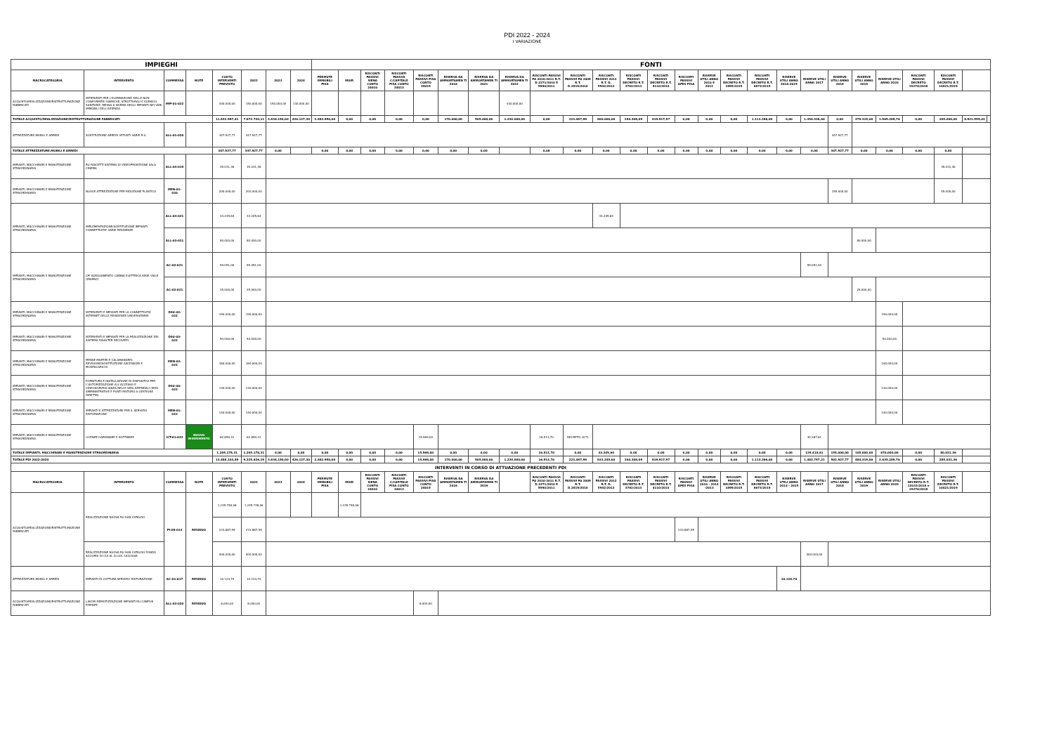PDI 2022 - 2024
I VARIAZIONE
| IMPIEGHI | | | | | | | | FONTI | | | | | | | | | | | | | | | | | | | | | | | | | |
| --- | --- | --- | --- | --- | --- | --- | --- | --- | --- | --- | --- | --- | --- | --- | --- | --- | --- | --- | --- | --- | --- | --- | --- | --- | --- | --- | --- | --- | --- | --- | --- | --- | --- |
| MACROCATEGORIA | INTERVENTO | COMMESSA | NOTE | COSTO INTERVENTI PREVISTO | 2022 | 2023 | 2024 | PERMUTE IMMOBILI PISA | MIUR | RISCONTI PASSIVI SIENA CONTO 24010 | RISCONTI PASSIVI C/CAPITALE PISA CONTO 24013 | RISCONTI PASSIVI PISA CONTO 24015 | RISERVA DA AMMORTAMEN TI 2016 | RISERVA DA AMMORTAMEN TI 2021 | RISERVA DA AMMORTAMEN TI 2022 | RISCONTI PASSIVI PA 2010-2011 R.T. D.2271/2010 E 5990/2011 | RISCONTI PASSIVI PA 2009 R.T. D.2819/2010 | RISCONTI PASSIVI 2012 R.T. D. 5942/2012 | RISCONTI PASSIVI DECRETO R.T. 3782/2013 | RISCONTI PASSIVI DECRETO R.T. 4110/2014 | RISCONTI PASSIVI APES PISA | RISERVE UTILI ANNO 2010 E 2013 | RISCONTI PASSIVI DECRETO R.T. 1899/2015 | RISCONTI PASSIVI DECRETO R.T. 6673/2015 | RISERVE UTILI ANNO 2014-2015 | RISERVE UTILI ANNO 2017 | RISERVE UTILI ANNO 2018 | RISERVE UTILI ANNO 2019 | RISERVE UTILI ANNO 2020 | RISCONTI PASSIVI DECRETO 15274/2018 | RISCONTI PASSIVI DECRETO R.T. 14421/2019 | | |
| ACQUISTO/REALIZZAZIONE/RISTRUTTURAZIONE FABBRICATI | INTERVENTI PER L'ELIMINAZIONE DELLE NON CONFORMITA' SISMICHE, STRUTTURALI E IGIENICO SANITARIE. MESSA A NORMA DEGLI IMPIANTI NEI VARI IMMOBILI DELL'AZIENDA | IMP-01-022 | | 430.000,00 | 150.000,00 | 150.000,00 | 130.000,00 | | | | | | | | 430.000,00 | | | | | | | | | | | | | | | | | | |
| TOTALE ACQUISTO/REALIZZAZIONE/RISTRUTTURAZIONE FABBRICATI | | | | 11.932.997,41 | 7.672.720,11 | 3.834.150,00 | 426.127,30 | 2.882.950,00 | 0,00 | 0,00 | 0,00 | 0,00 | 170.000,00 | 505.000,00 | 1.230.000,00 | 0,00 | 223.487,99 | 800.000,00 | 284.308,09 | 819.917,97 | 0,00 | 0,00 | 0,00 | 1.113.386,00 | 0,00 | 1.354.338,60 | 0,00 | 379.319,00 | 1.965.289,76 | 0,00 | 205.000,00 | 6.921.559,42 | |
| ATTREZZATURE,MOBILI E ARREDI | SOSTITUZIONE ARREDI VETUSTI VARIE R.U. | ALL-01-020 | | 347.927,77 | 347.927,77 | | | | | | | | | | | | | | | | | | | | | | 347.927,77 | | | | | | |
| TOTALE ATTREZZATURE,MOBILI E ARREDI | | | | 347.927,77 | 347.927,77 | 0,00 | | 0,00 | 0,00 | 0,00 | 0,00 | 0,00 | 0,00 | 0,00 | | 0,00 | 0,00 | 0,00 | 0,00 | 0,00 | 0,00 | 0,00 | 0,00 | 0,00 | 0,00 | 0,00 | 347.927,77 | 0,00 | 0,00 | 0,00 | 0,00 | | |
| IMPIANTI, MACCHINARI E MANUTENZIONE STRAORDINARIA | RU FASCETTI SISTEMA DI VIDEOPROIEZIONE SALA CINEMA | ALL-03-019 | | 35.031,36 | 35.031,36 | | | | | | | | | | | | | | | | | | | | | | | | | | 35.031,36 | | |
| IMPIANTI, MACCHINARI E MANUTENZIONE STRAORDINARIA | NUOVE ATTREZZATURE PER RIDUZIONE PLASTICA | MEN-01-020 | | 200.000,00 | 200.000,00 | | | | | | | | | | | | | | | | | | | | | | 155.000,00 | | | | 45.000,00 | | |
| IMPIANTI, MACCHINARI E MANUTENZIONE STRAORDINARIA | IMPLEMENTAZIONE/SOSTITUZIONE IMPIANTI CONNETTIVITA' VARIE RESIDENZE | ALL-03-021 | | 33.245,64 | 33.245,64 | | | | | | | | | | | | | 33.245,64 | | | | | | | | | | | | | | | |
| | | ALL-03-021 | | 80.000,00 | 80.000,00 | | | | | | | | | | | | | | | | | | | | | | | 80.000,00 | | | | | |
| IMPIANTI, MACCHINARI E MANUTENZIONE STRAORDINARIA | CPI ADEGUAMENTO CABINA ELETTRICA SEDE VIALE GRAMSCI | AC-02-021 | | 99.051,00 | 99.051,00 | | | | | | | | | | | | | | | | | | | | | 99.051,00 | | | | | | | |
| | | AC-02-021 | | 25.000,00 | 25.000,00 | | | | | | | | | | | | | | | | | | | | | | | 25.000,00 | | | | | |
| IMPIANTI, MACCHINARI E MANUTENZIONE STRAORDINARIA | INTERVENTI E IMPIANTI PER LA CONNETTIVITA' INTERNET DELLE RESIDENZE UNIVERSITARIE | DSU-02-022 | | 190.000,00 | 190.000,00 | | | | | | | | | | | | | | | | | | | | | | | | 190.000,00 | | | | |
| IMPIANTI, MACCHINARI E MANUTENZIONE STRAORDINARIA | INTERVENTI E IMPIANTI PER LA REALIZZAZIONE DEL SISTEMA DISASTER RECOVERY | DSU-03-022 | | 50.000,00 | 50.000,00 | | | | | | | | | | | | | | | | | | | | | | | | 50.000,00 | | | | |
| IMPIANTI, MACCHINARI E MANUTENZIONE STRAORDINARIA | MENSE MARTIRI E CALAMANDREI: REVISIONE/SOSTITUZIONE ASCENSORI E MONTACARICHI | MEN-02-022 | | 160.000,00 | 160.000,00 | | | | | | | | | | | | | | | | | | | | | | | | 160.000,00 | | | | |
| IMPIANTI, MACCHINARI E MANUTENZIONE STRAORDINARIA | FORNITURA E INSTALLAZIONE DI DISPOSITIVI PER L'AUTORIZZAZIONE ALL'ACCESSO E VIDEOSORVEGLIANZA NELLE SEDI AZIENDALI (SEDI AMMINISTRATIVE E PUNTI RISTORO A GESTIONE DIRETTA) | DSU-04-022 | | 130.000,00 | 130.000,00 | | | | | | | | | | | | | | | | | | | | | | | | 130.000,00 | | | | |
| IMPIANTI, MACCHINARI E MANUTENZIONE STRAORDINARIA | IMPIANTI E ATTREZZATURE PER IL SERVIZIO RISTORAZIONE | MEN-01-022 | | 140.000,00 | 140.000,00 | | | | | | | | | | | | | | | | | | | | | | | | 140.000,00 | | | | |
| IMPIANTI, MACCHINARI E MANUTENZIONE STRAORDINARIA | LICENZE HARDWARE E SOFTWARE | ICT-01-022 | NUOVO INSERIMENTO | 62.850,31 | 62.850,31 | | | | | | | 15.969,00 | | | | 16.513,70 | DECRETO 3271 | | | | | | | | | 30.367,61 | | | | | | | |
| TOTALE IMPIANTI, MACCHINARI E MANUTENZIONE STRAORDINARIA | | | | 1.205.178,31 | 1.205.178,31 | 0,00 | 0,00 | 0,00 | 0,00 | 0,00 | 0,00 | 15.969,00 | 0,00 | 0,00 | 0,00 | 16.513,70 | 0,00 | 33.245,64 | 0,00 | 0,00 | 0,00 | 0,00 | 0,00 | 0,00 | 0,00 | 129.418,61 | 155.000,00 | 105.000,00 | 670.000,00 | 0,00 | 80.031,36 | | |
| TOTALE PDI 2022-2024 | | | | 13.486.103,49 | 9.225.826,19 | 3.834.150,00 | 426.127,30 | 2.882.950,00 | 0,00 | 0,00 | 0,00 | 15.969,00 | 170.000,00 | 505.000,00 | 1.230.000,00 | 16.513,70 | 223.487,99 | 833.245,64 | 284.308,09 | 819.917,97 | 0,00 | 0,00 | 0,00 | 1.113.386,00 | 0,00 | 1.483.757,21 | 502.927,77 | 484.319,00 | 2.635.289,76 | 0,00 | 285.031,36 | | |
| INTERVENTI IN CORSO DI ATTUAZIONE PRECEDENTI PDI | | | | | | | | | | | | | | | | | | | | | | | | | | | | | | | | | |
| MACROCATEGORIA | INTERVENTO | COMMESSA | NOTE | COSTO INTERVENTI PREVISTO | 2022 | 2023 | 2024 | PERMUTE IMMOBILI PISA | MIUR | RISCONTI PASSIVI SIENA CONTO 24010 | RISCONTI PASSIVI C/CAPITALE PISA CONTO 24013 | RISCONTI PASSIVI PISA CONTO 24015 | RISERVA DA AMMORTAMEN TI 2016 | RISERVA DA AMMORTAMEN TI 2019 | | RISCONTI PASSIVI PA 2010-2011 R.T. D.2271/2010 E 5990/2011 | RISCONTI PASSIVI PA 2009 R.T. D.2819/2010 | RISCONTI PASSIVI 2012 R.T. D. 5942/2012 | RISCONTI PASSIVI DECRETO R.T. 3782/2013 | RISCONTI PASSIVI DECRETO R.T. 4110/2014 | RISCONTI PASSIVI APES PISA | RISERVE UTILI ANNO 2010 - 2012 -2013 | RISCONTI PASSIVI DECRETO R.T. 1899/2015 | RISCONTI PASSIVI DECRETO R.T. 6673/2015 | RISERVE UTILI ANNO 2014 - 2015 | RISERVE UTILI ANNO 2017 | RISERVE UTILI ANNO 2018 | RISERVE UTILI ANNO 2019 | RISERVE UTILI ANNO 2020 | RISCONTI PASSIVI DECRETO R.T. 12032/2018 e 15274/2018 | RISCONTI PASSIVI DECRETO R.T. 14421/2019 | | |
| ACQUISTO/REALIZZAZIONE/RISTRUTTURAZIONE FABBRICATI | REALIZZAZIONE NUOVA RU SAN CATALDO | PI-09-013 | RESIDUO | 1.245.748,06 | 1.245.748,06 | | | | 1.245.748,06 | | | | | | | | | | | | | | | | | | | | | | | | |
| | | | | 233.887,95 | 233.887,95 | | | | | | | | | | | | | | | | 233.887,95 | | | | | | | | | | | | |
| | REALIZZAZIONE NUOVA RU SAN CATALDO FONDO ACCORDI DI CUI AL D.LGS. 163/2006 | | | 400.000,00 | 400.000,00 | | | | | | | | | | | | | | | | | | | | | 400.000,00 | | | | | | | |
| ATTREZZATURE,MOBILI E ARREDI | IMPIANTI DI COTTURA SERVIZIO RISTORAZIONE | AC-01-017 | RESIDUO | 10.124,70 | 10.124,70 | | | | | | | | | | | | | | | | | | | | 10.124,70 | | | | | | | | |
| ACQUISTO/REALIZZAZIONE/RISTRUTTURAZIONE FABBRICATI | LAVORI REMOTIZZAZIONE IMPIANTI RU CAMPUS FIRENZE | ALL-03-020 | RESIDUO | 8.000,00 | 8.000,00 | | | | | | | 8.000,00 | | | | | | | | | | | | | | | | | | | | | |